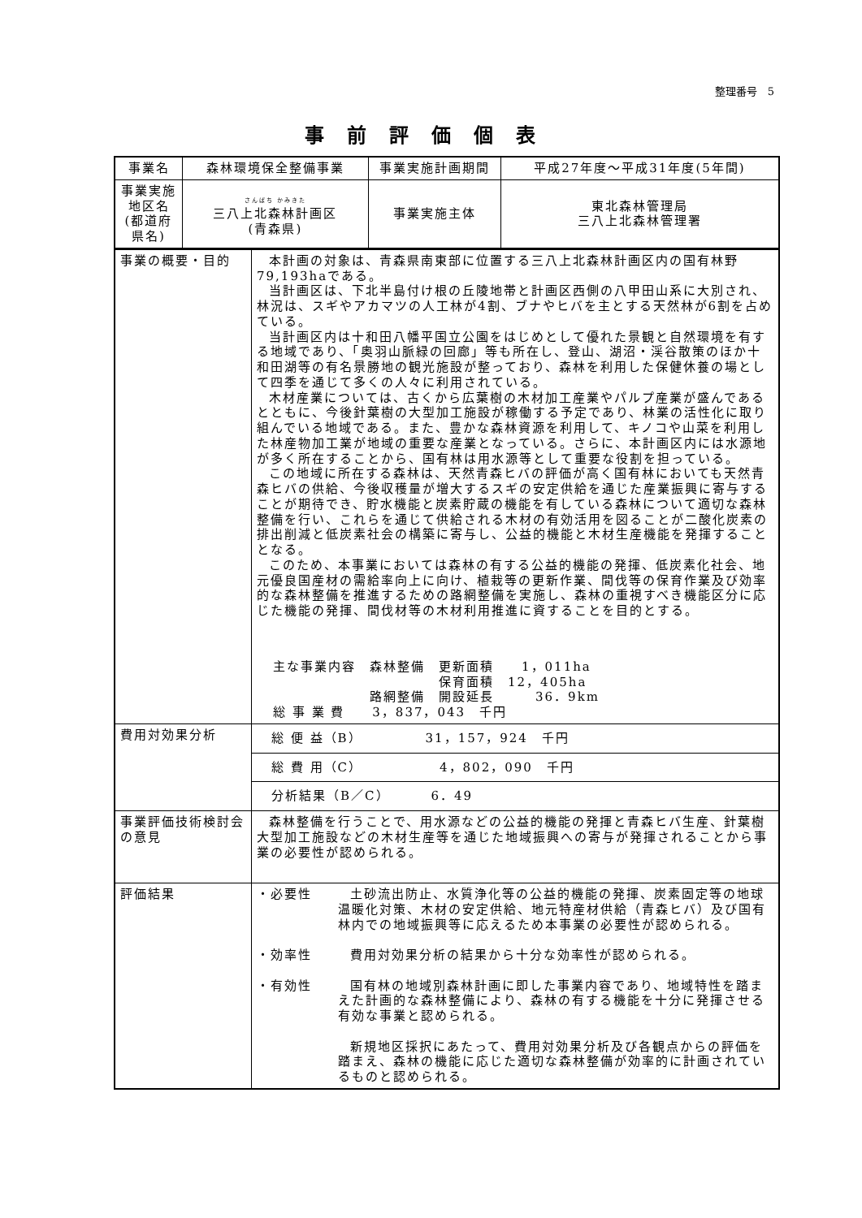整理番号　5
事前評価個表
| 事業名 | 森林環境保全整備事業 | 事業実施計画期間 | 平成27年度～平成31年度(5年間) |
| 事業実施地区名 (都道府県名) | さんぱち かみきた 三八上北森林計画区 (青森県) | 事業実施主体 | 東北森林管理局 三八上北森林管理署 |
| 事業の概要・目的 | 本計画の対象は、青森県南東部に位置する三八上北森林計画区内の国有林野79,193haである。 当計画区は、下北半島付け根の丘陵地帯と計画区西側の八甲田山系に大別され、林況は、スギやアカマツの人工林が4割、ブナやヒバを主とする天然林が6割を占めている。 当計画区内は十和田八幡平国立公園をはじめとして優れた景観と自然環境を有する地域であり、「奥羽山脈緑の回廊」等も所在し、登山、湖沼・渓谷散策のほか十和田湖等の有名景勝地の観光施設が整っており、森林を利用した保健休養の場として四季を通じて多くの人々に利用されている。 木材産業については、古くから広葉樹の木材加工産業やパルプ産業が盛んであるとともに、今後針葉樹の大型加工施設が稼働する予定であり、林業の活性化に取り組んでいる地域である。また、豊かな森林資源を利用して、キノコや山菜を利用した林産物加工業が地域の重要な産業となっている。さらに、本計画区内には水源地が多く所在することから、国有林は用水源等として重要な役割を担っている。 この地域に所在する森林は、天然青森ヒバの評価が高く国有林においても天然青森ヒバの供給、今後収穫量が増大するスギの安定供給を通じた産業振興に寄与することが期待でき、貯水機能と炭素貯蔵の機能を有している森林について適切な森林整備を行い、これらを通じて供給される木材の有効活用を図ることが二酸化炭素の排出削減と低炭素社会の構築に寄与し、公益的機能と木材生産機能を発揮することとなる。 このため、本事業においては森林の有する公益的機能の発揮、低炭素化社会、地元優良国産材の需給率向上に向け、植栽等の更新作業、間伐等の保育作業及び効率的な森林整備を推進するための路網整備を実施し、森林の重視すべき機能区分に応じた機能の発揮、間伐材等の木材利用推進に資することを目的とする。 主な事業内容 森林整備 更新面積 1，011ha 保育面積 12，405ha 路網整備 開設延長 36．9km 総 事 業 費 3，837，043 千円 |
| 費用対効果分析 | 総 便 益（B） 31，157，924 千円 |
| | 総 費 用（C） 4，802，090 千円 |
| | 分析結果（B／C） 6．49 |
| 事業評価技術検討会の意見 | 森林整備を行うことで、用水源などの公益的機能の発揮と青森ヒバ生産、針葉樹大型加工施設などの木材生産等を通じた地域振興への寄与が発揮されることから事業の必要性が認められる。 |
| 評価結果 | ・必要性 土砂流出防止、水質浄化等の公益的機能の発揮、炭素固定等の地球温暖化対策、木材の安定供給、地元特産材供給（青森ヒバ）及び国有林内での地域振興等に応えるため本事業の必要性が認められる。 ・効率性 費用対効果分析の結果から十分な効率性が認められる。 ・有効性 国有林の地域別森林計画に即した事業内容であり、地域特性を踏まえた計画的な森林整備により、森林の有する機能を十分に発揮させる有効な事業と認められる。 新規地区採択にあたって、費用対効果分析及び各観点からの評価を踏まえ、森林の機能に応じた適切な森林整備が効率的に計画されているものと認められる。 |